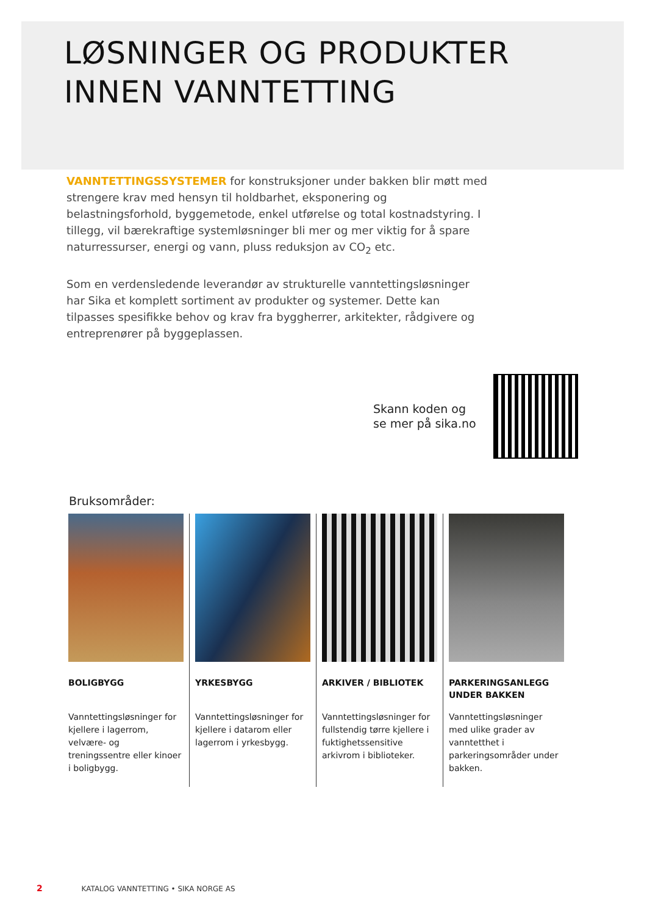LØSNINGER OG PRODUKTER
INNEN VANNTETTING
VANNTETTINGSSYSTEMER for konstruksjoner under bakken blir møtt med strengere krav med hensyn til holdbarhet, eksponering og belastningsforhold, byggemetode, enkel utførelse og total kostnadstyring. I tillegg, vil bærekraftige systemløsninger bli mer og mer viktig for å spare naturressurser, energi og vann, pluss reduksjon av CO<sub>2</sub> etc.
Som en verdensledende leverandør av strukturelle vanntettingsløsninger har Sika et komplett sortiment av produkter og systemer. Dette kan tilpasses spesifikke behov og krav fra byggherrer, arkitekter, rådgivere og entreprenører på byggeplassen.
Skann koden og
se mer på sika.no
Bruksområder:
BOLIGBYGG
Vanntettingsløsninger for kjellere i lagerrom, velvære- og treningssentre eller kinoer i boligbygg.
YRKESBYGG
Vanntettingsløsninger for kjellere i datarom eller lagerrom i yrkesbygg.
ARKIVER / BIBLIOTEK
Vanntettingsløsninger for fullstendig tørre kjellere i fuktighetssensitive arkivrom i biblioteker.
PARKERINGSANLEGG UNDER BAKKEN
Vanntettingsløsninger med ulike grader av vanntetthet i parkeringsområder under bakken.
2 KATALOG VANNTETTING • SIKA NORGE AS